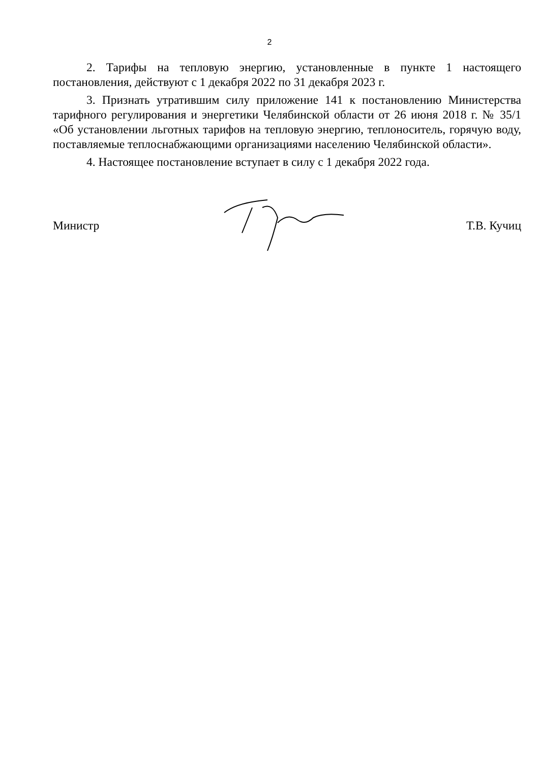2
2. Тарифы на тепловую энергию, установленные в пункте 1 настоящего постановления, действуют с 1 декабря 2022 по 31 декабря 2023 г.
3. Признать утратившим силу приложение 141 к постановлению Министерства тарифного регулирования и энергетики Челябинской области от 26 июня 2018 г. № 35/1 «Об установлении льготных тарифов на тепловую энергию, теплоноситель, горячую воду, поставляемые теплоснабжающими организациями населению Челябинской области».
4. Настоящее постановление вступает в силу с 1 декабря 2022 года.
Министр Т.В. Кучиц